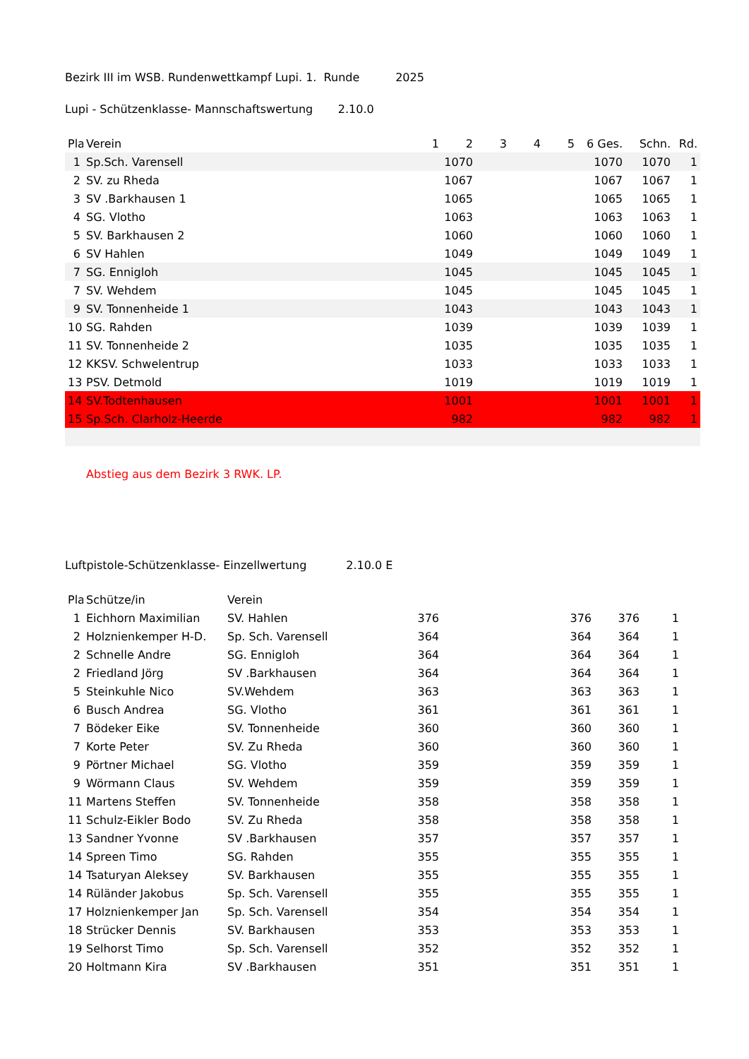Bezirk III im WSB. Rundenwettkampf Lupi. 1. Runde 2025
Lupi - Schützenklasse- Mannschaftswertung 2.10.0
| Pla | Verein | 1 | 2 | 3 | 4 | 5 | | 6 Ges. | Schn. | Rd. |
| --- | --- | --- | --- | --- | --- | --- | --- | --- | --- | --- |
| 1 | Sp.Sch. Varensell | 1070 | | | | | | 1070 | 1070 | 1 |
| 2 | SV. zu Rheda | 1067 | | | | | | 1067 | 1067 | 1 |
| 3 | SV .Barkhausen 1 | 1065 | | | | | | 1065 | 1065 | 1 |
| 4 | SG. Vlotho | 1063 | | | | | | 1063 | 1063 | 1 |
| 5 | SV. Barkhausen 2 | 1060 | | | | | | 1060 | 1060 | 1 |
| 6 | SV Hahlen | 1049 | | | | | | 1049 | 1049 | 1 |
| 7 | SG. Ennigloh | 1045 | | | | | | 1045 | 1045 | 1 |
| 7 | SV. Wehdem | 1045 | | | | | | 1045 | 1045 | 1 |
| 9 | SV. Tonnenheide 1 | 1043 | | | | | | 1043 | 1043 | 1 |
| 10 | SG. Rahden | 1039 | | | | | | 1039 | 1039 | 1 |
| 11 | SV. Tonnenheide 2 | 1035 | | | | | | 1035 | 1035 | 1 |
| 12 | KKSV. Schwelentrup | 1033 | | | | | | 1033 | 1033 | 1 |
| 13 | PSV. Detmold | 1019 | | | | | | 1019 | 1019 | 1 |
| 14 | SV.Todtenhausen | 1001 | | | | | | 1001 | 1001 | 1 |
| 15 | Sp.Sch. Clarholz-Heerde | 982 | | | | | | 982 | 982 | 1 |
Abstieg aus dem Bezirk 3 RWK. LP.
Luftpistole-Schützenklasse- Einzellwertung 2.10.0 E
| Pla | Schütze/in | Verein | | | | |
| --- | --- | --- | --- | --- | --- | --- |
| 1 | Eichhorn Maximilian | SV. Hahlen | 376 | 376 | 376 | 1 |
| 2 | Holznienkemper H-D. | Sp. Sch. Varensell | 364 | 364 | 364 | 1 |
| 2 | Schnelle Andre | SG. Ennigloh | 364 | 364 | 364 | 1 |
| 2 | Friedland Jörg | SV .Barkhausen | 364 | 364 | 364 | 1 |
| 5 | Steinkuhle Nico | SV.Wehdem | 363 | 363 | 363 | 1 |
| 6 | Busch Andrea | SG. Vlotho | 361 | 361 | 361 | 1 |
| 7 | Bödeker Eike | SV. Tonnenheide | 360 | 360 | 360 | 1 |
| 7 | Korte Peter | SV. Zu Rheda | 360 | 360 | 360 | 1 |
| 9 | Pörtner Michael | SG. Vlotho | 359 | 359 | 359 | 1 |
| 9 | Wörmann Claus | SV. Wehdem | 359 | 359 | 359 | 1 |
| 11 | Martens Steffen | SV. Tonnenheide | 358 | 358 | 358 | 1 |
| 11 | Schulz-Eikler Bodo | SV. Zu Rheda | 358 | 358 | 358 | 1 |
| 13 | Sandner Yvonne | SV .Barkhausen | 357 | 357 | 357 | 1 |
| 14 | Spreen Timo | SG. Rahden | 355 | 355 | 355 | 1 |
| 14 | Tsaturyan Aleksey | SV. Barkhausen | 355 | 355 | 355 | 1 |
| 14 | Rüländer Jakobus | Sp. Sch. Varensell | 355 | 355 | 355 | 1 |
| 17 | Holznienkemper Jan | Sp. Sch. Varensell | 354 | 354 | 354 | 1 |
| 18 | Strücker Dennis | SV. Barkhausen | 353 | 353 | 353 | 1 |
| 19 | Selhorst Timo | Sp. Sch. Varensell | 352 | 352 | 352 | 1 |
| 20 | Holtmann Kira | SV .Barkhausen | 351 | 351 | 351 | 1 |